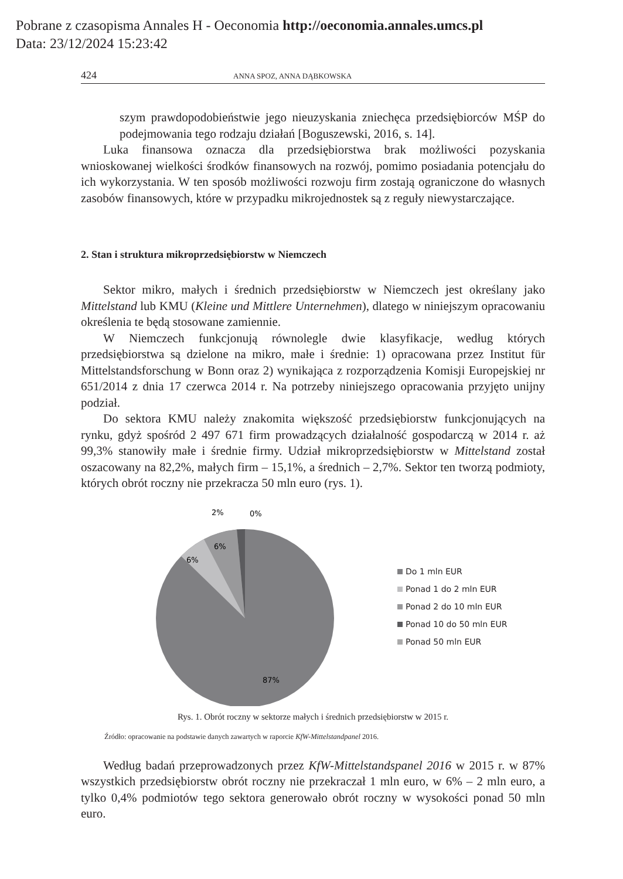Pobrane z czasopisma Annales H - Oeconomia http://oeconomia.annales.umcs.pl
Data: 23/12/2024 15:23:42
424 ANNA SPOZ, ANNA DĄBKOWSKA
szym prawdopodobieństwie jego nieuzyskania zniechęca przedsiębiorców MŚP do podejmowania tego rodzaju działań [Boguszewski, 2016, s. 14].
Luka finansowa oznacza dla przedsiębiorstwa brak możliwości pozyskania wnioskowanej wielkości środków finansowych na rozwój, pomimo posiadania potencjału do ich wykorzystania. W ten sposób możliwości rozwoju firm zostają ograniczone do własnych zasobów finansowych, które w przypadku mikrojednostek są z reguły niewystarczające.
2. Stan i struktura mikroprzedsiębiorstw w Niemczech
Sektor mikro, małych i średnich przedsiębiorstw w Niemczech jest określany jako Mittelstand lub KMU (Kleine und Mittlere Unternehmen), dlatego w niniejszym opracowaniu określenia te będą stosowane zamiennie.
W Niemczech funkcjonują równolegle dwie klasyfikacje, według których przedsiębiorstwa są dzielone na mikro, małe i średnie: 1) opracowana przez Institut für Mittelstandsforschung w Bonn oraz 2) wynikająca z rozporządzenia Komisji Europejskiej nr 651/2014 z dnia 17 czerwca 2014 r. Na potrzeby niniejszego opracowania przyjęto unijny podział.
Do sektora KMU należy znakomita większość przedsiębiorstw funkcjonujących na rynku, gdyż spośród 2 497 671 firm prowadzących działalność gospodarczą w 2014 r. aż 99,3% stanowiły małe i średnie firmy. Udział mikroprzedsiębiorstw w Mittelstand został oszacowany na 82,2%, małych firm – 15,1%, a średnich – 2,7%. Sektor ten tworzą podmioty, których obrót roczny nie przekracza 50 mln euro (rys. 1).
6%
6%
2%
0%
87%
Do 1 mln EUR
Ponad 1 do 2 mln EUR
Ponad 2 do 10 mln EUR
Ponad 10 do 50 mln EUR
Ponad 50 mln EUR
Rys. 1. Obrót roczny w sektorze małych i średnich przedsiębiorstw w 2015 r.
Źródło: opracowanie na podstawie danych zawartych w raporcie KfW-Mittelstandpanel 2016.
Według badań przeprowadzonych przez KfW-Mittelstandspanel 2016 w 2015 r. w 87% wszystkich przedsiębiorstw obrót roczny nie przekraczał 1 mln euro, w 6% – 2 mln euro, a tylko 0,4% podmiotów tego sektora generowało obrót roczny w wysokości ponad 50 mln euro.